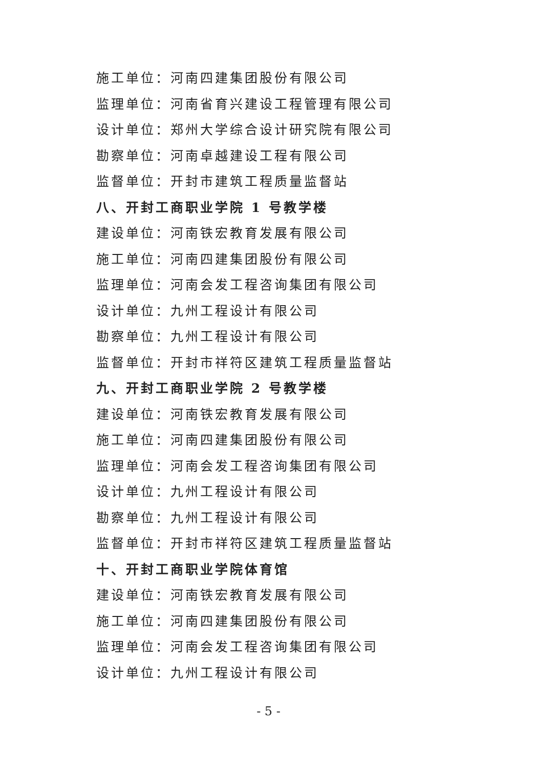施工单位：河南四建集团股份有限公司
监理单位：河南省育兴建设工程管理有限公司
设计单位：郑州大学综合设计研究院有限公司
勘察单位：河南卓越建设工程有限公司
监督单位：开封市建筑工程质量监督站
八、开封工商职业学院 1 号教学楼
建设单位：河南铁宏教育发展有限公司
施工单位：河南四建集团股份有限公司
监理单位：河南会发工程咨询集团有限公司
设计单位：九州工程设计有限公司
勘察单位：九州工程设计有限公司
监督单位：开封市祥符区建筑工程质量监督站
九、开封工商职业学院 2 号教学楼
建设单位：河南铁宏教育发展有限公司
施工单位：河南四建集团股份有限公司
监理单位：河南会发工程咨询集团有限公司
设计单位：九州工程设计有限公司
勘察单位：九州工程设计有限公司
监督单位：开封市祥符区建筑工程质量监督站
十、开封工商职业学院体育馆
建设单位：河南铁宏教育发展有限公司
施工单位：河南四建集团股份有限公司
监理单位：河南会发工程咨询集团有限公司
设计单位：九州工程设计有限公司
- 5 -